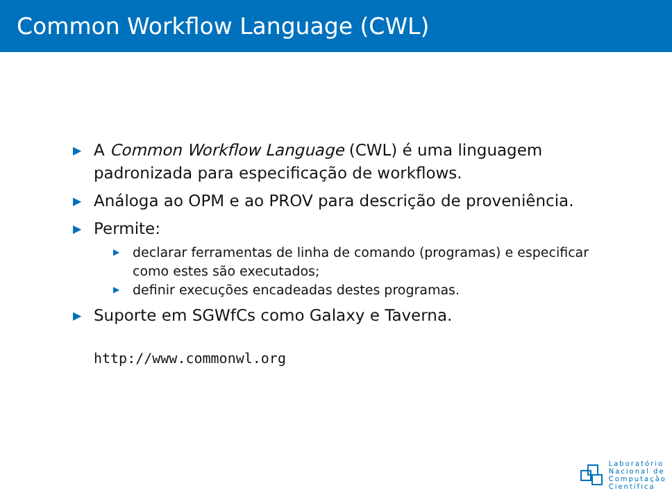Common Workflow Language (CWL)
▶ A Common Workflow Language (CWL) é uma linguagem padronizada para especificação de workflows.
▶ Análoga ao OPM e ao PROV para descrição de proveniência.
▶ Permite:
▶ declarar ferramentas de linha de comando (programas) e especificar como estes são executados;
▶ definir execuções encadeadas destes programas.
▶ Suporte em SGWfCs como Galaxy e Taverna.
http://www.commonwl.org
Laboratório
Nacional de
Computação
Científica